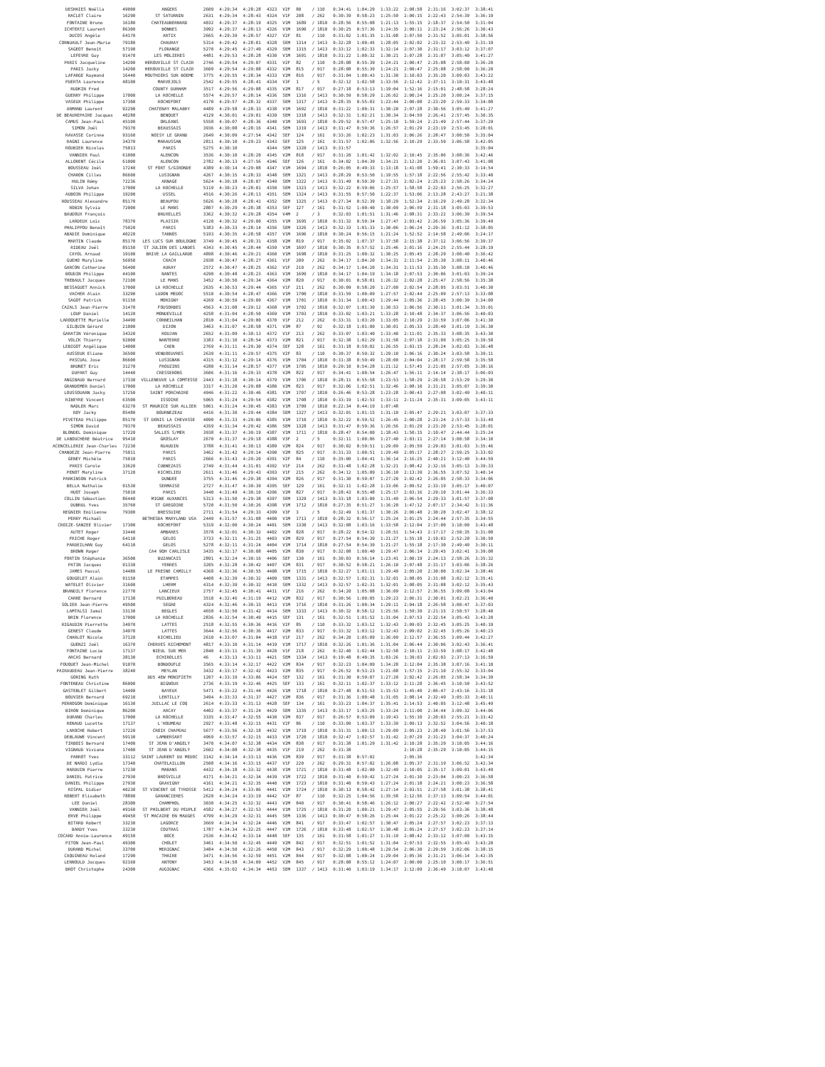| DESHAIES Noëlla | 49000 | ANGERS | 2609 | 4:29:34 | 4:28:28 | 4323 | V2F | 80 | / 110 | 0:34:41 | 1:04:29 | 1:33:22 | 2:08:58 | 2:31:16 | 3:02:37 | 3:38:41 |
| RACLET Claire | 16290 | ST SATURNIN | 2631 | 4:29:34 | 4:28:43 | 4324 | V1F | 208 | / 262 | 0:30:39 | 0:58:23 | 1:25:50 | 2:00:15 | 2:22:43 | 2:54:39 | 3:36:19 |
| FONTAINE Bruno | 16180 | CHATEAUBERNARD | 4032 | 4:29:37 | 4:28:19 | 4325 | V1M | 1689 | / 1810 | 0:28:56 | 0:55:08 | 1:21:13 | 1:55:15 | 2:18:37 | 2:54:50 | 3:31:04 |
| ICHTERTZ Laurent | 86300 | BONNES | 3992 | 4:29:37 | 4:28:13 | 4326 | V1M | 1690 | / 1810 | 0:30:25 | 0:57:36 | 1:24:35 | 2:00:11 | 2:23:24 | 2:56:26 | 3:30:43 |
| DUCOS Angèle | 64170 | ARTIX | 2665 | 4:29:39 | 4:28:57 | 4327 | V2F | 81 | / 110 | 0:31:02 | 1:01:35 | 1:31:08 | 2:07:50 | 2:31:52 | 3:05:01 | 3:38:56 |
| CORNUAULT Jean-Marie | 79180 | CHAURAY | 5314 | 4:29:42 | 4:28:01 | 4328 | SEM | 1314 | / 1413 | 0:32:28 | 1:00:45 | 1:28:05 | 2:02:02 | 2:23:32 | 2:53:49 | 3:31:19 |
| SAGEOT Benoît | 57190 | FLORANGE | 5270 | 4:29:45 | 4:27:49 | 4329 | SEM | 1315 | / 1413 | 0:33:12 | 1:02:33 | 1:32:14 | 2:07:30 | 2:31:17 | 3:03:12 | 3:37:07 |
| LEFEVRE Guy | 91470 | LES MOLIERES | 4481 | 4:29:53 | 4:28:28 | 4330 | V1M | 1691 | / 1810 | 0:31:22 | 1:00:32 | 1:30:21 | 2:07:28 | 2:31:07 | 3:05:49 | 3:41:27 |
| PARIS Jacqueline | 14200 | HEROUVILLE ST CLAIR | 2746 | 4:29:54 | 4:29:07 | 4331 | V2F | 82 | / 110 | 0:28:08 | 0:55:39 | 1:24:21 | 2:00:47 | 2:25:08 | 2:58:00 | 3:36:20 |
| PARIS Jacky | 14200 | HEROUVILLE ST CLAIR | 3609 | 4:29:54 | 4:29:08 | 4332 | V2M | 815 | / 917 | 0:28:08 | 0:55:39 | 1:24:21 | 2:00:47 | 2:25:08 | 2:58:00 | 3:36:20 |
| LAFARGE Raymond | 16440 | MOUTHIERS SUR BOEME | 3775 | 4:29:55 | 4:28:34 | 4333 | V2M | 816 | / 917 | 0:31:04 | 1:00:43 | 1:31:30 | 2:10:03 | 2:35:20 | 3:09:03 | 3:43:22 |
| PUERTA Laurence | 48100 | MARVEJOLS | 2542 | 4:29:55 | 4:28:41 | 4334 | V3F | 1 | / 5 | 0:32:12 | 1:02:58 | 1:33:56 | 2:12:42 | 2:37:11 | 3:10:31 | 3:43:48 |
| RUDKIN Fred | | COUNTY DURHAM | 3517 | 4:29:56 | 4:29:08 | 4335 | V2M | 817 | / 917 | 0:27:18 | 0:53:13 | 1:19:04 | 1:52:16 | 2:15:01 | 2:48:58 | 3:28:24 |
| GUERRY Philippe | 17000 | LA ROCHELLE | 5574 | 4:29:57 | 4:28:14 | 4336 | SEM | 1316 | / 1413 | 0:30:59 | 0:58:29 | 1:26:02 | 2:00:24 | 2:25:20 | 3:00:24 | 3:37:15 |
| VASEUX Philippe | 17300 | ROCHEFORT | 4170 | 4:29:57 | 4:28:32 | 4337 | SEM | 1317 | / 1413 | 0:28:35 | 0:55:03 | 1:23:44 | 2:00:08 | 2:23:20 | 2:59:33 | 3:34:08 |
| ARMAND Laurent | 92290 | CHATENAY MALABRY | 4489 | 4:29:58 | 4:28:33 | 4338 | V1M | 1692 | / 1810 | 0:31:22 | 1:00:31 | 1:30:20 | 2:07:28 | 2:30:56 | 3:05:49 | 3:41:27 |
| DE BEAUREPAIRE Jacques | 40280 | BENQUET | 4129 | 4:30:01 | 4:29:01 | 4339 | SEM | 1318 | / 1413 | 0:32:31 | 1:02:21 | 1:30:34 | 2:04:59 | 2:26:41 | 2:57:45 | 3:30:35 |
| CAMUS Jean-Paul | 45100 | ORLEANS | 5558 | 4:30:07 | 4:28:36 | 4340 | V1M | 1693 | / 1810 | 0:29:52 | 0:57:47 | 1:25:10 | 1:59:24 | 2:21:49 | 2:57:44 | 3:37:29 |
| SIMON Joël | 79370 | BEAUSSAIS | 3936 | 4:30:08 | 4:28:16 | 4341 | SEM | 1319 | / 1413 | 0:31:47 | 0:59:36 | 1:26:57 | 2:01:29 | 2:23:19 | 2:53:45 | 3:28:01 |
| RAVASSE Corinne | 93160 | NOISY LE GRAND | 2649 | 4:30:09 | 4:27:54 | 4342 | SEF | 124 | / 161 | 0:33:26 | 1:02:23 | 1:31:03 | 2:06:26 | 2:28:47 | 3:00:50 | 3:35:04 |
| RAGNI Laurence | 34370 | MARAUSSAN | 2811 | 4:30:10 | 4:29:23 | 4343 | SEF | 125 | / 161 | 0:31:57 | 1:02:06 | 1:32:56 | 2:10:29 | 2:33:59 | 3:06:58 | 3:42:05 |
| ROUBIER Nicolas | 75013 | PARIS | 5275 | 4:30:10 | | 4344 | SEM | 1320 | / 1413 | 0:31:57 | | | | | | 3:35:04 |
| VANNIER Paul | 61000 | ALENCON | 3536 | 4:30:10 | 4:28:20 | 4345 | V2M | 818 | / 917 | 0:31:20 | 1:01:42 | 1:32:02 | 2:10:45 | 2:35:06 | 3:08:36 | 3:42:46 |
| ALLORENT Cécile | 61000 | ALENCON | 2782 | 4:30:13 | 4:27:56 | 4346 | SEF | 126 | / 161 | 0:34:02 | 1:04:39 | 1:34:21 | 2:12:20 | 2:36:01 | 3:07:43 | 3:41:08 |
| BOUSSEAU Joël | 17240 | ST FORT S/GIRONDE | 4389 | 4:30:14 | 4:29:08 | 4347 | V1M | 1694 | / 1810 | 0:26:05 | 0:49:33 | 1:13:18 | 1:41:08 | 1:59:41 | 2:30:33 | 3:14:54 |
| CHARON Cilles | 86600 | LUSIGNAN | 4267 | 4:30:15 | 4:28:33 | 4348 | SEM | 1321 | / 1413 | 0:28:29 | 0:53:50 | 1:19:55 | 1:57:18 | 2:22:56 | 2:55:42 | 3:33:40 |
| HULIN Rémy | 72236 | ARNAGE | 5624 | 4:30:18 | 4:28:07 | 4349 | SEM | 1322 | / 1413 | 0:31:49 | 0:59:39 | 1:27:31 | 2:02:24 | 2:25:23 | 2:58:26 | 3:34:24 |
| SILVA Johan | 17000 | LA ROCHELLE | 5119 | 4:30:23 | 4:28:01 | 4350 | SEM | 1323 | / 1413 | 0:32:22 | 0:59:06 | 1:25:57 | 1:58:58 | 2:22:03 | 2:56:25 | 3:32:27 |
| AUBOIN Philippe | 19200 | USSEL | 4516 | 4:30:26 | 4:28:13 | 4351 | SEM | 1324 | / 1413 | 0:31:55 | 0:57:50 | 1:22:37 | 1:53:06 | 2:13:28 | 2:43:27 | 3:21:38 |
| ROUSSEAU Alexandre | 85170 | BEAUFOU | 5626 | 4:30:28 | 4:28:41 | 4352 | SEM | 1325 | / 1413 | 0:27:34 | 0:52:39 | 1:18:29 | 1:52:34 | 2:16:29 | 2:49:28 | 3:32:34 |
| ROBIN Sylvia | 72000 | LE MANS | 2807 | 4:30:29 | 4:28:38 | 4353 | SEF | 127 | / 161 | 0:31:52 | 1:00:40 | 1:30:09 | 2:06:59 | 2:31:18 | 3:05:03 | 3:39:53 |
| BAUDOUX François | | BRUXELLES | 3362 | 4:30:32 | 4:29:28 | 4354 | V4M | 2 | / 3 | 0:32:03 | 1:01:51 | 1:31:46 | 2:08:31 | 2:33:22 | 3:06:39 | 3:39:54 |
| LARDEUX Loïc | 78370 | PLAISIR | 4120 | 4:30:32 | 4:29:00 | 4355 | V1M | 1695 | / 1810 | 0:31:32 | 0:59:34 | 1:27:47 | 2:03:42 | 2:26:59 | 3:05:36 | 3:39:49 |
| PHALIPPOU Benoît | 75020 | PARIS | 5383 | 4:30:33 | 4:28:14 | 4356 | SEM | 1326 | / 1413 | 0:32:33 | 1:01:33 | 1:30:06 | 2:06:24 | 2:29:36 | 3:01:12 | 3:38:05 |
| ABADIE Dominique | 40220 | TARNOS | 5193 | 4:30:35 | 4:28:58 | 4357 | V1M | 1696 | / 1810 | 0:30:24 | 0:56:15 | 1:21:24 | 1:52:52 | 2:14:58 | 2:49:06 | 3:24:17 |
| MARTIN Claude | 85170 | LES LUCS SUR BOULOGNE | 3749 | 4:30:45 | 4:28:31 | 4358 | V2M | 819 | / 917 | 0:35:02 | 1:07:37 | 1:37:58 | 2:15:38 | 2:37:12 | 3:06:56 | 3:39:37 |
| RIDEAU Joël | 85150 | ST JULIEN DES LANDES | 4343 | 4:30:45 | 4:28:44 | 4359 | V1M | 1697 | / 1810 | 0:30:35 | 0:57:52 | 1:25:46 | 2:01:16 | 2:24:25 | 2:55:44 | 3:28:19 |
| CAYOL Arnaud | 19100 | BRIVE LA GAILLARDE | 4898 | 4:30:46 | 4:29:21 | 4360 | V1M | 1698 | / 1810 | 0:31:25 | 1:00:32 | 1:30:25 | 2:05:45 | 2:28:29 | 3:00:40 | 3:36:42 |
| GUEHO Maryline | 56950 | CRACH | 2938 | 4:30:47 | 4:28:27 | 4361 | V1F | 209 | / 262 | 0:34:17 | 1:04:20 | 1:34:31 | 2:11:54 | 2:35:30 | 3:08:11 | 3:40:46 |
| GARCON Catherine | 56400 | AURAY | 2572 | 4:30:47 | 4:28:25 | 4362 | V1F | 210 | / 262 | 0:34:17 | 1:04:20 | 1:34:31 | 2:11:53 | 2:35:30 | 3:08:10 | 3:40:46 |
| BOUDIN Philippe | 44100 | NANTES | 4290 | 4:30:48 | 4:28:23 | 4363 | V1M | 1699 | / 1810 | 0:34:17 | 1:04:19 | 1:34:18 | 2:07:53 | 2:30:06 | 3:01:03 | 3:39:24 |
| THEBAULT Jacques | 72100 | LE MANS | 3452 | 4:30:50 | 4:29:34 | 4364 | V2M | 820 | / 917 | 0:30:01 | 0:58:01 | 1:26:32 | 2:02:28 | 2:25:47 | 2:58:56 | 3:35:38 |
| BESSAGUET Annick | 17000 | LA ROCHELLE | 2635 | 4:30:53 | 4:29:44 | 4365 | V1F | 211 | / 262 | 0:30:09 | 0:58:20 | 1:27:00 | 2:02:54 | 2:28:05 | 3:03:51 | 3:40:30 |
| VACHER Alain | 33290 | LUDON MEDOC | 5510 | 4:30:54 | 4:28:47 | 4366 | V1M | 1700 | / 1810 | 0:31:59 | 1:00:09 | 1:27:57 | 2:02:44 | 2:25:09 | 2:57:13 | 3:33:08 |
| SAGOT Patrick | 91150 | MORIGNY | 4269 | 4:30:59 | 4:29:09 | 4367 | V1M | 1701 | / 1810 | 0:31:34 | 1:00:43 | 1:29:44 | 2:05:36 | 2:28:45 | 3:00:39 | 3:34:09 |
| CAZALS Jean-Pierre | 31470 | FOUSORBES | 4563 | 4:31:08 | 4:29:12 | 4368 | V1M | 1702 | / 1810 | 0:32:07 | 1:01:39 | 1:30:53 | 2:06:56 | 2:30:11 | 3:01:34 | 3:35:01 |
| LOUP Daniel | 14120 | MONDEVILLE | 4258 | 4:31:04 | 4:28:50 | 4369 | V1M | 1703 | / 1810 | 0:33:02 | 1:03:21 | 1:33:28 | 2:10:48 | 2:34:37 | 3:06:56 | 3:40:03 |
| LAROQUETTE Murielle | 34490 | CORNEILHAN | 2810 | 4:31:04 | 4:29:00 | 4370 | V1F | 212 | / 262 | 0:33:31 | 1:03:20 | 1:33:05 | 2:10:29 | 2:33:59 | 3:07:06 | 3:41:30 |
| GILQUIN Gérard | 21000 | DIJON | 3463 | 4:31:07 | 4:28:58 | 4371 | V3M | 87 | / 92 | 0:32:18 | 1:01:00 | 1:30:01 | 2:05:33 | 2:28:40 | 3:01:19 | 3:36:30 |
| GARATIN Véronique | 34320 | ROUJAN | 2652 | 4:31:09 | 4:30:13 | 4372 | V1F | 213 | / 262 | 0:33:07 | 1:03:40 | 1:33:40 | 2:11:01 | 2:35:33 | 3:08:35 | 3:43:30 |
| VOLCK Thierry | 92000 | NANTERRE | 3383 | 4:31:10 | 4:28:54 | 4373 | V2M | 821 | / 917 | 0:32:38 | 1:02:29 | 1:31:58 | 2:07:18 | 2:31:09 | 3:05:25 | 3:39:58 |
| LEBIGOT Angélique | 14000 | CAEN | 2769 | 4:31:11 | 4:29:30 | 4374 | SEF | 128 | / 161 | 0:31:18 | 0:59:02 | 1:26:55 | 2:03:15 | 2:28:24 | 3:02:03 | 3:36:48 |
| AUSSEUR Eliane | 36500 | VENDOEUVRES | 2639 | 4:31:11 | 4:29:57 | 4375 | V2F | 83 | / 110 | 0:30:37 | 0:59:32 | 1:29:10 | 2:06:16 | 2:30:24 | 3:03:58 | 3:39:11 |
| PASCUAL Jose | 86600 | LUSIGNAN | 4315 | 4:31:12 | 4:29:14 | 4376 | V1M | 1704 | / 1810 | 0:31:38 | 0:59:49 | 1:28:00 | 2:04:04 | 2:28:17 | 2:59:58 | 3:35:58 |
| BRUNET Eric | 31270 | FROUZINS | 4280 | 4:31:14 | 4:28:57 | 4377 | V1M | 1705 | / 1810 | 0:29:10 | 0:54:28 | 1:21:12 | 1:57:45 | 2:21:05 | 2:57:05 | 3:38:16 |
| DUPART Guy | 14440 | CRESSERONS | 3606 | 4:31:16 | 4:29:33 | 4378 | V2M | 822 | / 917 | 0:34:41 | 1:00:54 | 1:26:47 | 1:56:11 | 2:14:14 | 2:38:17 | 3:06:03 |
| ANGIBAUD Bernard | 17330 | VILLENEUVE LA COMTESSE | 2443 | 4:31:18 | 4:30:14 | 4379 | V1M | 1706 | / 1810 | 0:28:11 | 0:55:58 | 1:23:53 | 1:58:29 | 2:20:58 | 2:53:29 | 3:29:30 |
| GRANDEMER Daniel | 17000 | LA ROCHELLE | 3317 | 4:31:20 | 4:29:08 | 4380 | V2M | 823 | / 917 | 0:32:06 | 1:02:51 | 1:32:46 | 2:08:10 | 2:31:21 | 3:05:07 | 3:39:30 |
| LOUSSOUARN Jacky | 17250 | SAINT PORCHAIRE | 4946 | 4:31:22 | 4:30:46 | 4381 | V1M | 1707 | / 1810 | 0:26:46 | 0:53:28 | 1:23:28 | 2:00:43 | 2:27:08 | 3:02:49 | 3:40:11 |
| RIBEYRE Vincent | 63500 | ISSOIRE | 5065 | 4:31:24 | 4:29:54 | 4382 | V1M | 1708 | / 1810 | 0:33:19 | 1:02:53 | 1:33:11 | 2:11:24 | 2:35:31 | 3:09:05 | 3:43:11 |
| NADLER Marc | 63270 | ST MAURICE SUR ALLIER | 5061 | 4:31:24 | 4:30:45 | 4383 | V1M | 1709 | / 1810 | 0:22:34 | 0:44:19 | 1:07:48 | | | | |
| ROY Jacky | 85480 | BOURNEZEAU | 4416 | 4:31:30 | 4:29:44 | 4384 | SEM | 1327 | / 1413 | 0:32:01 | 1:01:15 | 1:31:10 | 2:05:47 | 2:29:21 | 3:03:07 | 3:37:33 |
| PIVETEAU Philippe | 85170 | ST DENIS LA CHEVASSE | 4090 | 4:31:33 | 4:29:06 | 4385 | V1M | 1710 | / 1810 | 0:32:22 | 0:59:52 | 1:26:45 | 2:00:28 | 2:23:24 | 2:57:33 | 3:33:49 |
| SIMON David | 79370 | BEAUSSAIS | 4359 | 4:31:34 | 4:29:42 | 4386 | SEM | 1328 | / 1413 | 0:31:47 | 0:59:36 | 1:26:56 | 2:01:29 | 2:23:20 | 2:53:45 | 3:28:01 |
| BLONDEL Dominique | 17220 | SALLES S/MER | 3938 | 4:31:37 | 4:30:19 | 4387 | V1M | 1711 | / 1810 | 0:28:47 | 0:54:00 | 1:18:43 | 1:50:15 | 2:10:47 | 2:44:44 | 3:25:24 |
| DE LABOUCHERE Béatrice | 95410 | GROSLAY | 2670 | 4:31:37 | 4:29:18 | 4388 | V3F | 2 | / 5 | 0:32:11 | 1:00:06 | 1:27:40 | 2:03:11 | 2:27:14 | 3:00:58 | 3:34:10 |
| ACENCELLERIE Jean-Charles | 72230 | RUAUDIN | 3788 | 4:31:41 | 4:30:13 | 4389 | V2M | 824 | / 917 | 0:30:02 | 0:59:51 | 1:29:09 | 2:05:59 | 2:29:03 | 3:01:03 | 3:35:46 |
| CHANDEZE Jean-Pierre | 75011 | PARIS | 3462 | 4:31:42 | 4:29:14 | 4390 | V2M | 825 | / 917 | 0:31:33 | 1:00:51 | 1:29:49 | 2:05:17 | 2:28:27 | 2:59:25 | 3:33:02 |
| GENEY Michèle | 75010 | PARIS | 2666 | 4:31:43 | 4:29:20 | 4391 | V2F | 84 | / 110 | 0:35:00 | 1:04:41 | 1:36:14 | 2:16:25 | 2:40:21 | 3:12:40 | 3:44:59 |
| PARIS Carole | 33620 | CUBNEZAIS | 2749 | 4:31:44 | 4:31:01 | 4392 | V1F | 214 | / 262 | 0:31:48 | 1:02:28 | 1:32:21 | 2:08:42 | 2:32:16 | 3:05:13 | 3:39:33 |
| PENOT Maryline | 37120 | RICHELIEU | 2611 | 4:31:46 | 4:29:43 | 4393 | V1F | 215 | / 262 | 0:34:12 | 1:05:09 | 1:36:10 | 2:13:39 | 2:36:55 | 3:07:52 | 3:40:14 |
| PARKINSON Patrick | | DUNDEE | 3755 | 4:31:46 | 4:29:38 | 4394 | V2M | 826 | / 917 | 0:31:30 | 0:59:07 | 1:27:20 | 2:02:42 | 2:26:05 | 2:58:33 | 3:34:06 |
| BELLA Nathalie | 91530 | SERMAISE | 2727 | 4:31:47 | 4:30:39 | 4395 | SEF | 129 | / 161 | 0:32:11 | 1:02:28 | 1:33:06 | 2:09:52 | 2:33:19 | 3:05:17 | 3:40:07 |
| HUOT Joseph | 75010 | PARIS | 3440 | 4:31:49 | 4:30:10 | 4396 | V2M | 827 | / 917 | 0:28:43 | 0:55:48 | 1:25:17 | 2:03:16 | 2:29:10 | 3:01:44 | 3:36:33 |
| COLLIN Sébastien | 86440 | MIGNE AUXANCES | 5313 | 4:31:50 | 4:29:38 | 4397 | SEM | 1329 | / 1413 | 0:33:18 | 1:03:00 | 1:31:49 | 2:06:54 | 2:29:33 | 3:01:57 | 3:37:08 |
| DUBRUL Yves | 35760 | ST GREGOIRE | 5720 | 4:31:50 | 4:30:26 | 4398 | V1M | 1712 | / 1810 | 0:27:35 | 0:51:27 | 1:16:20 | 1:47:12 | 2:07:17 | 2:34:42 | 3:11:36 |
| REGNIER Emilienne | 79300 | BRESSUIRE | 2711 | 4:31:54 | 4:29:33 | 4399 | V3F | 3 | / 5 | 0:32:49 | 1:01:37 | 1:30:26 | 2:06:48 | 2:30:20 | 3:02:47 | 3:38:12 |
| PERRY Michaël | | BETHESDA MARYLAND USA | 2449 | 4:31:57 | 4:31:08 | 4400 | V1M | 1713 | / 1810 | 0:28:32 | 0:56:17 | 1:25:24 | 2:01:25 | 2:24:44 | 2:57:35 | 3:34:55 |
| CROIZE-SANZEE Olivier | 17300 | ROCHEFORT | 5319 | 4:32:00 | 4:30:24 | 4401 | SEM | 1330 | / 1413 | 0:32:08 | 1:03:16 | 1:33:58 | 2:12:04 | 2:37:00 | 3:10:00 | 3:43:48 |
| AUTET Roger | 33440 | AMBARES | 3578 | 4:32:01 | 4:30:32 | 4402 | V2M | 828 | / 917 | 0:28:22 | 0:54:32 | 1:20:51 | 1:54:43 | 2:17:17 | 2:50:35 | 3:31:08 |
| FRICHE Roger | 64110 | GELOS | 3733 | 4:32:11 | 4:31:25 | 4403 | V2M | 829 | / 917 | 0:27:54 | 0:54:39 | 1:21:27 | 1:55:18 | 2:19:03 | 2:52:20 | 3:30:50 |
| PARDEILHAN Guy | 64110 | GELOS | 5278 | 4:32:11 | 4:31:24 | 4404 | V1M | 1714 | / 1810 | 0:27:54 | 0:54:39 | 1:21:27 | 1:55:18 | 2:17:30 | 2:49:49 | 3:30:11 |
| BROWN Roger | | CA4 9QH CARLISLE | 3435 | 4:32:17 | 4:30:08 | 4405 | V2M | 830 | / 917 | 0:32:08 | 1:00:40 | 1:29:47 | 2:06:14 | 2:29:45 | 3:02:41 | 3:39:08 |
| FORTIN Stéphanie | 36500 | BUZANCAIS | 2891 | 4:32:24 | 4:30:16 | 4406 | SEF | 130 | / 161 | 0:30:03 | 0:56:14 | 1:23:41 | 2:00:19 | 2:24:13 | 2:58:26 | 3:35:32 |
| PATIN Jacques | 91330 | YERRES | 3205 | 4:32:28 | 4:30:42 | 4407 | V2M | 831 | / 917 | 0:30:52 | 0:58:21 | 1:26:10 | 2:07:48 | 2:31:17 | 3:03:06 | 3:38:26 |
| JAMES Pascal | 14480 | LE FRESNE CAMILLY | 4368 | 4:32:36 | 4:30:55 | 4408 | V1M | 1715 | / 1810 | 0:32:27 | 1:01:11 | 1:29:49 | 2:05:20 | 2:30:00 | 3:02:34 | 3:38:46 |
| GOUGELET Alain | 91150 | ETAMPES | 4408 | 4:32:39 | 4:30:32 | 4409 | SEM | 1331 | / 1413 | 0:32:57 | 1:02:31 | 1:32:01 | 2:08:05 | 2:31:08 | 3:02:12 | 3:35:41 |
| WATELET Olivier | 31600 | LHERM | 4314 | 4:32:39 | 4:30:32 | 4410 | SEM | 1332 | / 1413 | 0:32:57 | 1:02:31 | 1:32:01 | 2:08:05 | 2:31:08 | 3:02:12 | 3:35:43 |
| BRANDILY Florence | 22770 | LANCIEUX | 2757 | 4:32:45 | 4:30:41 | 4411 | V1F | 216 | / 262 | 0:34:20 | 1:05:08 | 1:36:09 | 2:12:57 | 2:36:55 | 3:09:08 | 3:43:04 |
| CARRE Bernard | 17138 | PUILBOREAU | 3510 | 4:32:46 | 4:31:19 | 4412 | V2M | 832 | / 917 | 0:30:56 | 1:00:05 | 1:29:23 | 2:06:31 | 2:30:01 | 3:02:21 | 3:36:40 |
| SOLIER Jean-Pierre | 49500 | SEGRE | 4324 | 4:32:46 | 4:30:33 | 4413 | V1M | 1716 | / 1810 | 0:31:26 | 1:00:34 | 1:29:11 | 2:04:18 | 2:26:58 | 3:00:47 | 3:37:03 |
| LAMTALSI Jamal | 33130 | BEGLES | 4658 | 4:32:50 | 4:31:42 | 4414 | SEM | 1333 | / 1413 | 0:30:32 | 0:58:12 | 1:25:56 | 1:59:39 | 2:21:15 | 2:50:57 | 3:28:40 |
| BRIN Florence | 17000 | LA ROCHELLE | 2836 | 4:32:54 | 4:30:49 | 4415 | SEF | 131 | / 161 | 0:32:51 | 1:01:52 | 1:31:04 | 2:07:53 | 2:32:54 | 3:05:43 | 3:43:20 |
| RIGAUDIN Pierrette | 34970 | LATTES | 2518 | 4:32:55 | 4:30:36 | 4416 | V2F | 85 | / 110 | 0:33:32 | 1:03:12 | 1:32:43 | 2:09:03 | 2:32:45 | 3:05:25 | 3:40:19 |
| GENEST Claude | 34970 | LATTES | 3644 | 4:32:56 | 4:30:36 | 4417 | V2M | 833 | / 917 | 0:33:32 | 1:03:12 | 1:32:43 | 2:09:02 | 2:32:45 | 3:05:26 | 3:40:23 |
| CHARLOT Nicole | 37120 | RICHELIEU | 2610 | 4:33:07 | 4:31:04 | 4418 | V1F | 217 | / 262 | 0:34:20 | 1:05:09 | 1:36:09 | 2:12:57 | 2:36:55 | 3:09:44 | 3:42:27 |
| GUENZI Joël | 16370 | CHERVES RICHEMONT | 4817 | 4:33:10 | 4:31:14 | 4419 | V1M | 1717 | / 1810 | 0:32:26 | 1:01:36 | 1:31:04 | 2:06:44 | 2:30:06 | 3:02:43 | 3:36:41 |
| FONTAINE Lucie | 17137 | NIEUL SUR MER | 2840 | 4:33:11 | 4:31:39 | 4420 | V1F | 218 | / 262 | 0:32:40 | 1:02:44 | 1:32:58 | 2:10:11 | 2:33:59 | 3:08:17 | 3:42:48 |
| ARCAS Bernard | 38130 | ECHIROLLES | 46 | 4:33:13 | 4:33:11 | 4421 | SEM | 1334 | / 1413 | 0:19:48 | 0:40:35 | 1:03:26 | 1:39:03 | 2:02:03 | 2:37:13 | 3:16:59 |
| FOUQUET Jean-Michel | 91070 | BONDOUFLE | 3565 | 4:33:14 | 4:32:17 | 4422 | V2M | 834 | / 917 | 0:32:23 | 1:04:09 | 1:34:28 | 2:12:04 | 2:35:38 | 3:07:16 | 3:41:10 |
| PAIRAUDEAU Jean-Pierre | 38240 | MEYLAN | 3432 | 4:33:17 | 4:32:42 | 4423 | V2M | 835 | / 917 | 0:26:52 | 0:53:23 | 1:21:08 | 1:57:15 | 2:21:10 | 2:55:32 | 3:33:04 |
| GORING Ruth | | DD5 4EW MONIFIETH | 1207 | 4:33:19 | 4:33:06 | 4424 | SEF | 132 | / 161 | 0:31:30 | 0:59:07 | 1:27:20 | 2:02:42 | 2:26:05 | 2:58:34 | 3:34:39 |
| FONTENEAU Christine | 86000 | BIGNOUX | 2736 | 4:33:19 | 4:32:46 | 4425 | SEF | 133 | / 161 | 0:32:11 | 1:02:37 | 1:33:12 | 2:11:28 | 2:36:45 | 3:10:50 | 3:43:52 |
| GASTEBLET Gilbert | 14400 | BAYEUX | 5471 | 4:33:22 | 4:31:44 | 4426 | V1M | 1718 | / 1810 | 0:27:48 | 0:51:53 | 1:15:53 | 1:45:40 | 2:06:47 | 2:43:16 | 3:31:18 |
| BOUVIER Bernard | 69210 | LENTILLY | 3494 | 4:33:33 | 4:31:37 | 4427 | V2M | 836 | / 917 | 0:31:36 | 1:00:48 | 1:31:05 | 2:08:14 | 2:32:49 | 3:05:33 | 3:40:11 |
| PERROGON Dominique | 16130 | JUILLAC LE COQ | 2614 | 4:33:33 | 4:31:13 | 4428 | SEF | 134 | / 161 | 0:33:23 | 1:04:37 | 1:35:41 | 2:14:53 | 2:40:05 | 3:12:48 | 3:45:49 |
| BIRON Dominique | 86200 | ARCAY | 4402 | 4:33:37 | 4:31:24 | 4429 | SEM | 1335 | / 1413 | 0:33:17 | 1:03:25 | 1:33:24 | 2:11:00 | 2:34:44 | 3:09:32 | 3:44:06 |
| DURAND Charles | 17000 | LA ROCHELLE | 3335 | 4:33:47 | 4:32:55 | 4430 | V2M | 837 | / 917 | 0:26:57 | 0:53:09 | 1:19:43 | 1:55:10 | 2:20:03 | 2:55:21 | 3:33:42 |
| RENAUD Lucette | 17137 | L'HOUMEAU | 2927 | 4:33:48 | 4:32:15 | 4431 | V2F | 86 | / 110 | 0:33:09 | 1:03:37 | 1:33:39 | 2:09:13 | 2:32:52 | 3:04:56 | 3:40:18 |
| LAROCHE Robert | 17220 | CROIX CHAPEAU | 5677 | 4:33:56 | 4:32:18 | 4432 | V1M | 1719 | / 1810 | 0:31:31 | 1:00:13 | 1:29:09 | 2:05:23 | 2:28:40 | 3:01:56 | 3:37:53 |
| DEBLAUWE Vincent | 59130 | LAMBERSART | 4969 | 4:33:57 | 4:32:15 | 4433 | V1M | 1720 | / 1810 | 0:32:47 | 1:02:57 | 1:31:42 | 2:07:29 | 2:31:23 | 3:04:37 | 3:40:24 |
| TIRBOIS Bernard | 17400 | ST JEAN D'ANGELY | 3470 | 4:34:07 | 4:32:38 | 4434 | V2M | 838 | / 917 | 0:31:38 | 1:01:29 | 1:31:42 | 2:10:28 | 2:35:29 | 3:10:05 | 3:44:16 |
| VIGNAUD Viviane | 17400 | ST JEAN D'ANGELY | 2602 | 4:34:08 | 4:32:38 | 4435 | V1F | 219 | / 262 | 0:31:38 | | | 2:10:28 | 2:35:29 | 3:10:05 | 3:44:15 |
| PARROT Yves | 33112 | SAINT LAURENT DU MEDOC | 3142 | 4:34:14 | 4:33:13 | 4436 | V2M | 839 | / 917 | 0:31:38 | 0:57:02 | | 2:05:36 | | | 3:42:34 |
| DE NARDI Lydia | 17340 | CHATELAILLON | 2508 | 4:34:16 | 4:33:15 | 4437 | V1F | 220 | / 262 | 0:29:31 | 0:57:02 | 1:26:08 | 2:05:37 | 2:31:19 | 3:06:52 | 3:42:34 |
| HARDUIN Pierre | 17230 | MARANS | 4432 | 4:34:18 | 4:33:32 | 4438 | V1M | 1721 | / 1810 | 0:31:48 | 1:02:00 | 1:32:49 | 2:10:05 | 2:35:17 | 3:09:01 | 3:43:49 |
| DANIEL Patrice | 27930 | BROSVILLE | 4171 | 4:34:21 | 4:32:34 | 4439 | V1M | 1722 | / 1810 | 0:31:40 | 0:59:42 | 1:27:24 | 2:01:10 | 2:23:04 | 3:00:23 | 3:36:58 |
| DANIEL Philippe | 27930 | GRAVIGNY | 4161 | 4:34:21 | 4:32:35 | 4440 | V1M | 1723 | / 1810 | 0:31:40 | 0:59:43 | 1:27:24 | 2:01:18 | 2:24:21 | 3:00:23 | 3:36:58 |
| RISPAL Didier | 40230 | ST VINCENT DE TYROSSE | 5412 | 4:34:24 | 4:33:06 | 4441 | V1M | 1724 | / 1810 | 0:30:13 | 0:58:42 | 1:27:14 | 2:03:51 | 2:27:58 | 3:01:38 | 3:38:41 |
| ROBERT Elisabeth | 78890 | GARANCIERES | 2620 | 4:34:24 | 4:33:19 | 4442 | V2F | 87 | / 110 | 0:32:25 | 1:04:56 | 1:35:58 | 2:12:56 | 2:37:13 | 3:09:54 | 3:44:01 |
| LEE Daniel | 28300 | CHAMPHOL | 3030 | 4:34:25 | 4:32:32 | 4443 | V2M | 840 | / 917 | 0:30:41 | 0:58:46 | 1:26:12 | 2:00:27 | 2:22:42 | 2:52:40 | 3:27:54 |
| VANNIER Joël | 49160 | ST PHILBERT DU PEUPLE | 4582 | 4:34:27 | 4:32:53 | 4444 | V1M | 1725 | / 1810 | 0:31:20 | 1:00:21 | 1:29:47 | 2:05:55 | 2:29:56 | 3:03:36 | 3:38:48 |
| ERVE Philippe | 49450 | ST MACAIRE EN MAUGES | 4799 | 4:34:29 | 4:32:31 | 4445 | SEM | 1336 | / 1413 | 0:30:47 | 0:58:26 | 1:25:44 | 2:01:22 | 2:25:22 | 3:00:26 | 3:38:44 |
| BITARD Robert | 33230 | LAGORCE | 3669 | 4:34:34 | 4:32:24 | 4446 | V2M | 841 | / 917 | 0:33:47 | 1:02:57 | 1:30:47 | 2:05:24 | 2:27:57 | 3:02:23 | 3:37:13 |
| BARDY Yves | 33230 | COUTRAS | 1787 | 4:34:34 | 4:32:25 | 4447 | V1M | 1726 | / 1810 | 0:33:48 | 1:02:57 | 1:30:48 | 2:05:24 | 2:27:57 | 3:02:23 | 3:37:14 |
| COCARD Annie-Laurence | 49150 | BOCE | 2536 | 4:34:42 | 4:33:14 | 4448 | SEF | 135 | / 161 | 0:31:58 | 1:01:27 | 1:31:19 | 2:08:42 | 2:33:12 | 3:07:00 | 3:43:15 |
| PITON Jean-Paul | 49300 | CHOLET | 3461 | 4:34:50 | 4:32:45 | 4449 | V2M | 842 | / 917 | 0:32:51 | 1:01:52 | 1:31:04 | 2:07:53 | 2:32:55 | 3:05:43 | 3:43:20 |
| DURAND Michel | 33700 | MERIGNAC | 3484 | 4:34:50 | 4:32:26 | 4450 | V2M | 843 | / 917 | 0:32:29 | 1:00:48 | 1:29:54 | 2:06:30 | 2:29:59 | 3:02:06 | 3:38:15 |
| CAQUINEAU Roland | 17290 | THAIRE | 3471 | 4:34:56 | 4:32:59 | 4451 | V2M | 844 | / 917 | 0:32:08 | 1:00:24 | 1:29:04 | 2:05:36 | 2:31:21 | 3:06:14 | 3:42:35 |
| LERNOULD Jacques | 92160 | ANTONY | 3453 | 4:34:58 | 4:34:09 | 4452 | V2M | 845 | / 917 | 0:28:08 | 0:55:12 | 1:24:07 | 2:00:00 | 2:25:10 | 3:00:17 | 3:36:51 |
| BROT Christophe | 24300 | AUGIGNAC | 4366 | 4:35:02 | 4:34:34 | 4453 | SEM | 1337 | / 1413 | 0:31:40 | 1:03:19 | 1:34:17 | 2:12:09 | 2:36:49 | 3:10:07 | 3:43:40 |